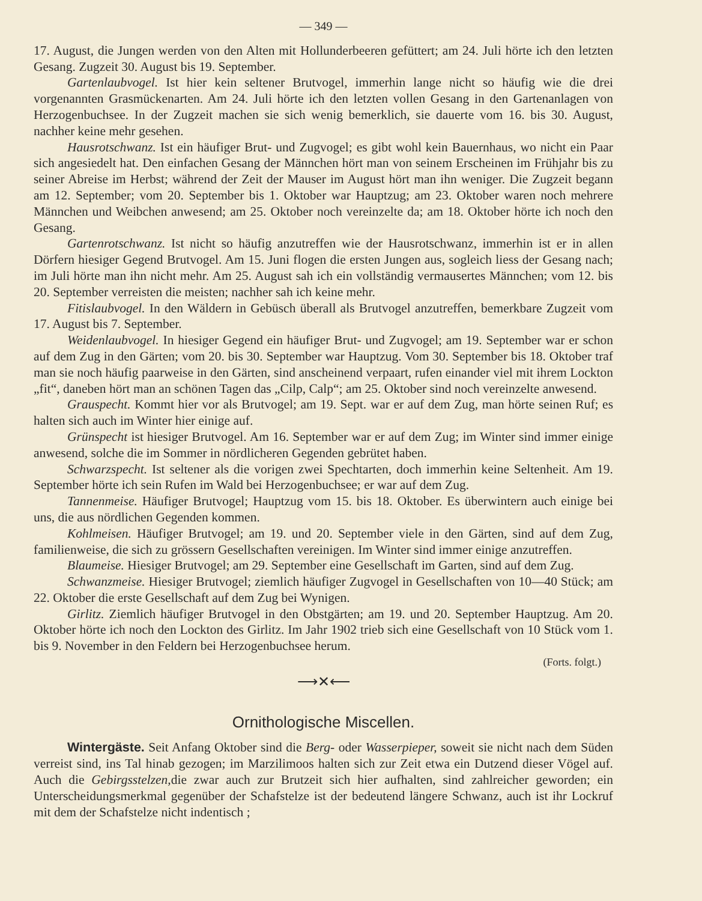— 349 —
17. August, die Jungen werden von den Alten mit Hollunderbeeren gefüttert; am 24. Juli hörte ich den letzten Gesang. Zugzeit 30. August bis 19. September.
Gartenlaubvogel. Ist hier kein seltener Brutvogel, immerhin lange nicht so häufig wie die drei vorgenannten Grasmückenarten. Am 24. Juli hörte ich den letzten vollen Gesang in den Gartenanlagen von Herzogenbuchsee. In der Zugzeit machen sie sich wenig bemerklich, sie dauerte vom 16. bis 30. August, nachher keine mehr gesehen.
Hausrotschwanz. Ist ein häufiger Brut- und Zugvogel; es gibt wohl kein Bauernhaus, wo nicht ein Paar sich angesiedelt hat. Den einfachen Gesang der Männchen hört man von seinem Erscheinen im Frühjahr bis zu seiner Abreise im Herbst; während der Zeit der Mauser im August hört man ihn weniger. Die Zugzeit begann am 12. September; vom 20. September bis 1. Oktober war Hauptzug; am 23. Oktober waren noch mehrere Männchen und Weibchen anwesend; am 25. Oktober noch vereinzelte da; am 18. Oktober hörte ich noch den Gesang.
Gartenrotschwanz. Ist nicht so häufig anzutreffen wie der Hausrotschwanz, immerhin ist er in allen Dörfern hiesiger Gegend Brutvogel. Am 15. Juni flogen die ersten Jungen aus, sogleich liess der Gesang nach; im Juli hörte man ihn nicht mehr. Am 25. August sah ich ein vollständig vermausertes Männchen; vom 12. bis 20. September verreisten die meisten; nachher sah ich keine mehr.
Fitislaubvogel. In den Wäldern in Gebüsch überall als Brutvogel anzutreffen, bemerkbare Zugzeit vom 17. August bis 7. September.
Weidenlaubvogel. In hiesiger Gegend ein häufiger Brut- und Zugvogel; am 19. September war er schon auf dem Zug in den Gärten; vom 20. bis 30. September war Hauptzug. Vom 30. September bis 18. Oktober traf man sie noch häufig paarweise in den Gärten, sind anscheinend verpaart, rufen einander viel mit ihrem Lockton „fit“, daneben hört man an schönen Tagen das „Cilp, Calp“; am 25. Oktober sind noch vereinzelte anwesend.
Grauspecht. Kommt hier vor als Brutvogel; am 19. Sept. war er auf dem Zug, man hörte seinen Ruf; es halten sich auch im Winter hier einige auf.
Grünspecht ist hiesiger Brutvogel. Am 16. September war er auf dem Zug; im Winter sind immer einige anwesend, solche die im Sommer in nördlicheren Gegenden gebrütet haben.
Schwarzspecht. Ist seltener als die vorigen zwei Spechtarten, doch immerhin keine Seltenheit. Am 19. September hörte ich sein Rufen im Wald bei Herzogenbuchsee; er war auf dem Zug.
Tannenmeise. Häufiger Brutvogel; Hauptzug vom 15. bis 18. Oktober. Es überwintern auch einige bei uns, die aus nördlichen Gegenden kommen.
Kohlmeisen. Häufiger Brutvogel; am 19. und 20. September viele in den Gärten, sind auf dem Zug, familienweise, die sich zu grössern Gesellschaften vereinigen. Im Winter sind immer einige anzutreffen.
Blaumeise. Hiesiger Brutvogel; am 29. September eine Gesellschaft im Garten, sind auf dem Zug.
Schwanzmeise. Hiesiger Brutvogel; ziemlich häufiger Zugvogel in Gesellschaften von 10—40 Stück; am 22. Oktober die erste Gesellschaft auf dem Zug bei Wynigen.
Girlitz. Ziemlich häufiger Brutvogel in den Obstgärten; am 19. und 20. September Hauptzug. Am 20. Oktober hörte ich noch den Lockton des Girlitz. Im Jahr 1902 trieb sich eine Gesellschaft von 10 Stück vom 1. bis 9. November in den Feldern bei Herzogenbuchsee herum.
(Forts. folgt.)
⟶✕⟵
Ornithologische Miscellen.
Wintergäste. Seit Anfang Oktober sind die Berg- oder Wasserpieper, soweit sie nicht nach dem Süden verreist sind, ins Tal hinab gezogen; im Marzilimoos halten sich zur Zeit etwa ein Dutzend dieser Vögel auf. Auch die Gebirgsstelzen, die zwar auch zur Brutzeit sich hier aufhalten, sind zahlreicher geworden; ein Unterscheidungsmerkmal gegenüber der Schafstelze ist der bedeutend längere Schwanz, auch ist ihr Lockruf mit dem der Schafstelze nicht indentisch ;